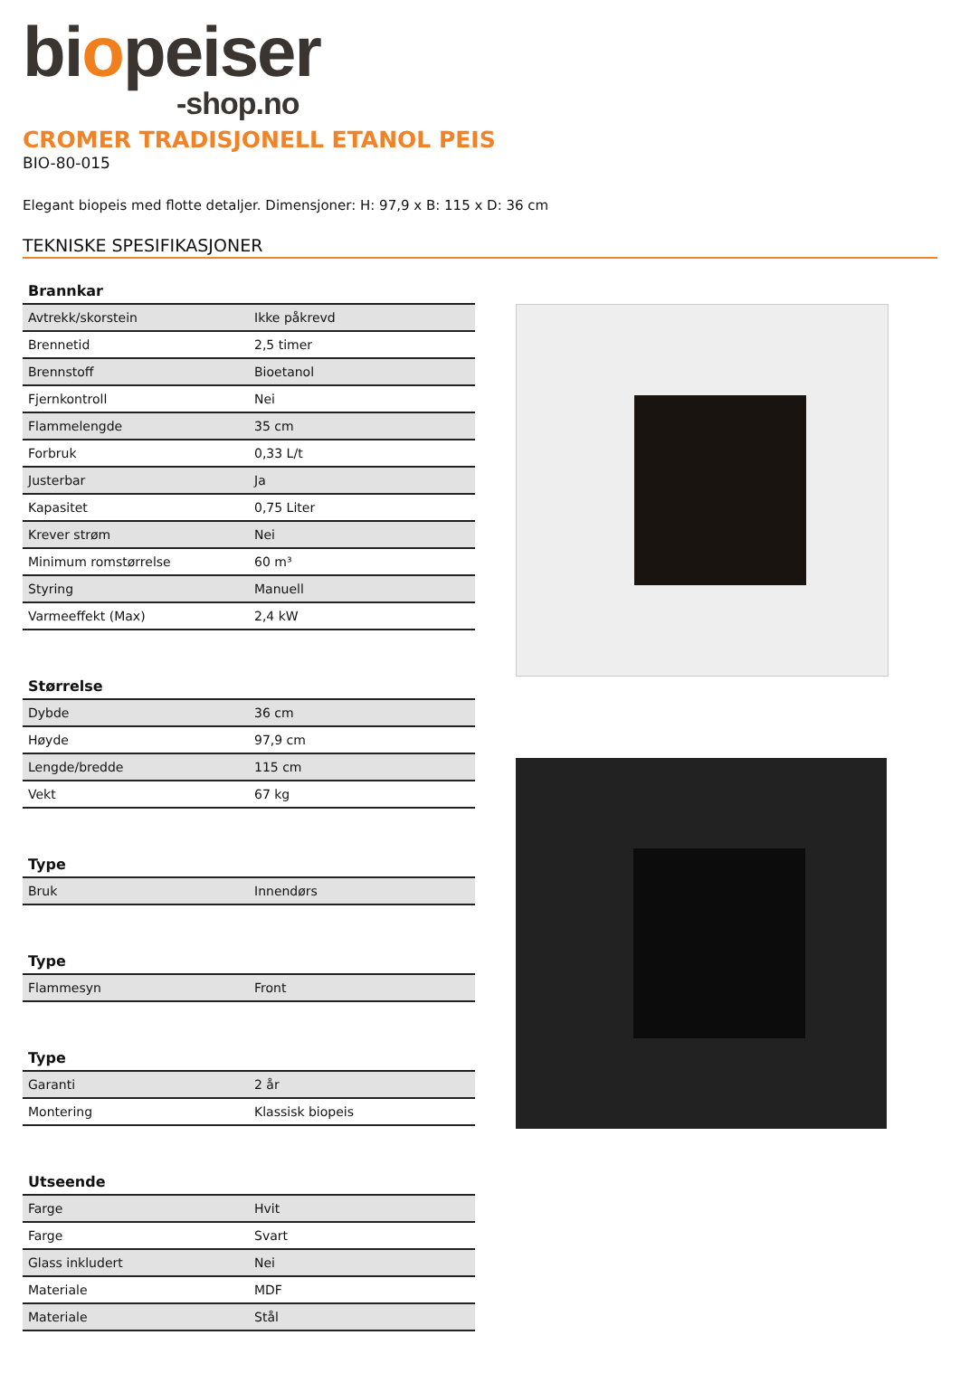biopeiser
-shop.no
CROMER TRADISJONELL ETANOL PEIS
BIO-80-015
Elegant biopeis med flotte detaljer. Dimensjoner: H: 97,9 x B: 115 x D: 36 cm
TEKNISKE SPESIFIKASJONER
| Brannkar | |
| --- | --- |
| Avtrekk/skorstein | Ikke påkrevd |
| Brennetid | 2,5 timer |
| Brennstoff | Bioetanol |
| Fjernkontroll | Nei |
| Flammelengde | 35 cm |
| Forbruk | 0,33 L/t |
| Justerbar | Ja |
| Kapasitet | 0,75 Liter |
| Krever strøm | Nei |
| Minimum romstørrelse | 60 m³ |
| Styring | Manuell |
| Varmeeffekt (Max) | 2,4 kW |
| Størrelse | |
| --- | --- |
| Dybde | 36 cm |
| Høyde | 97,9 cm |
| Lengde/bredde | 115 cm |
| Vekt | 67 kg |
| Type | |
| --- | --- |
| Bruk | Innendørs |
| Type | |
| --- | --- |
| Flammesyn | Front |
| Type | |
| --- | --- |
| Garanti | 2 år |
| Montering | Klassisk biopeis |
| Utseende | |
| --- | --- |
| Farge | Hvit |
| Farge | Svart |
| Glass inkludert | Nei |
| Materiale | MDF |
| Materiale | Stål |